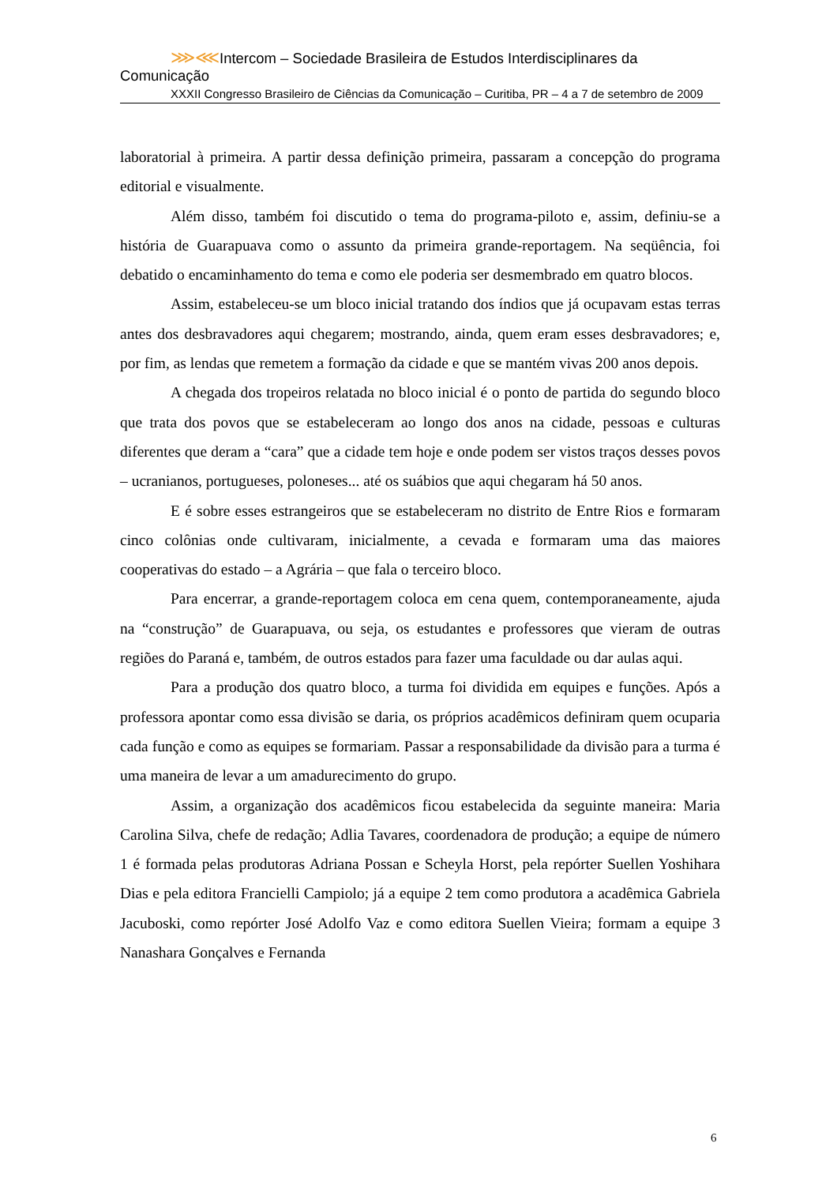⋙⋘Intercom – Sociedade Brasileira de Estudos Interdisciplinares da Comunicação
XXXII Congresso Brasileiro de Ciências da Comunicação – Curitiba, PR – 4 a 7 de setembro de 2009
laboratorial à primeira. A partir dessa definição primeira, passaram a concepção do programa editorial e visualmente.
Além disso, também foi discutido o tema do programa-piloto e, assim, definiu-se a história de Guarapuava como o assunto da primeira grande-reportagem. Na seqüência, foi debatido o encaminhamento do tema e como ele poderia ser desmembrado em quatro blocos.
Assim, estabeleceu-se um bloco inicial tratando dos índios que já ocupavam estas terras antes dos desbravadores aqui chegarem; mostrando, ainda, quem eram esses desbravadores; e, por fim, as lendas que remetem a formação da cidade e que se mantém vivas 200 anos depois.
A chegada dos tropeiros relatada no bloco inicial é o ponto de partida do segundo bloco que trata dos povos que se estabeleceram ao longo dos anos na cidade, pessoas e culturas diferentes que deram a “cara” que a cidade tem hoje e onde podem ser vistos traços desses povos – ucranianos, portugueses, poloneses... até os suábios que aqui chegaram há 50 anos.
E é sobre esses estrangeiros que se estabeleceram no distrito de Entre Rios e formaram cinco colônias onde cultivaram, inicialmente, a cevada e formaram uma das maiores cooperativas do estado – a Agrária – que fala o terceiro bloco.
Para encerrar, a grande-reportagem coloca em cena quem, contemporaneamente, ajuda na “construção” de Guarapuava, ou seja, os estudantes e professores que vieram de outras regiões do Paraná e, também, de outros estados para fazer uma faculdade ou dar aulas aqui.
Para a produção dos quatro bloco, a turma foi dividida em equipes e funções. Após a professora apontar como essa divisão se daria, os próprios acadêmicos definiram quem ocuparia cada função e como as equipes se formariam. Passar a responsabilidade da divisão para a turma é uma maneira de levar a um amadurecimento do grupo.
Assim, a organização dos acadêmicos ficou estabelecida da seguinte maneira: Maria Carolina Silva, chefe de redação; Adlia Tavares, coordenadora de produção; a equipe de número 1 é formada pelas produtoras Adriana Possan e Scheyla Horst, pela repórter Suellen Yoshihara Dias e pela editora Francielli Campiolo; já a equipe 2 tem como produtora a acadêmica Gabriela Jacuboski, como repórter José Adolfo Vaz e como editora Suellen Vieira; formam a equipe 3 Nanashara Gonçalves e Fernanda
6